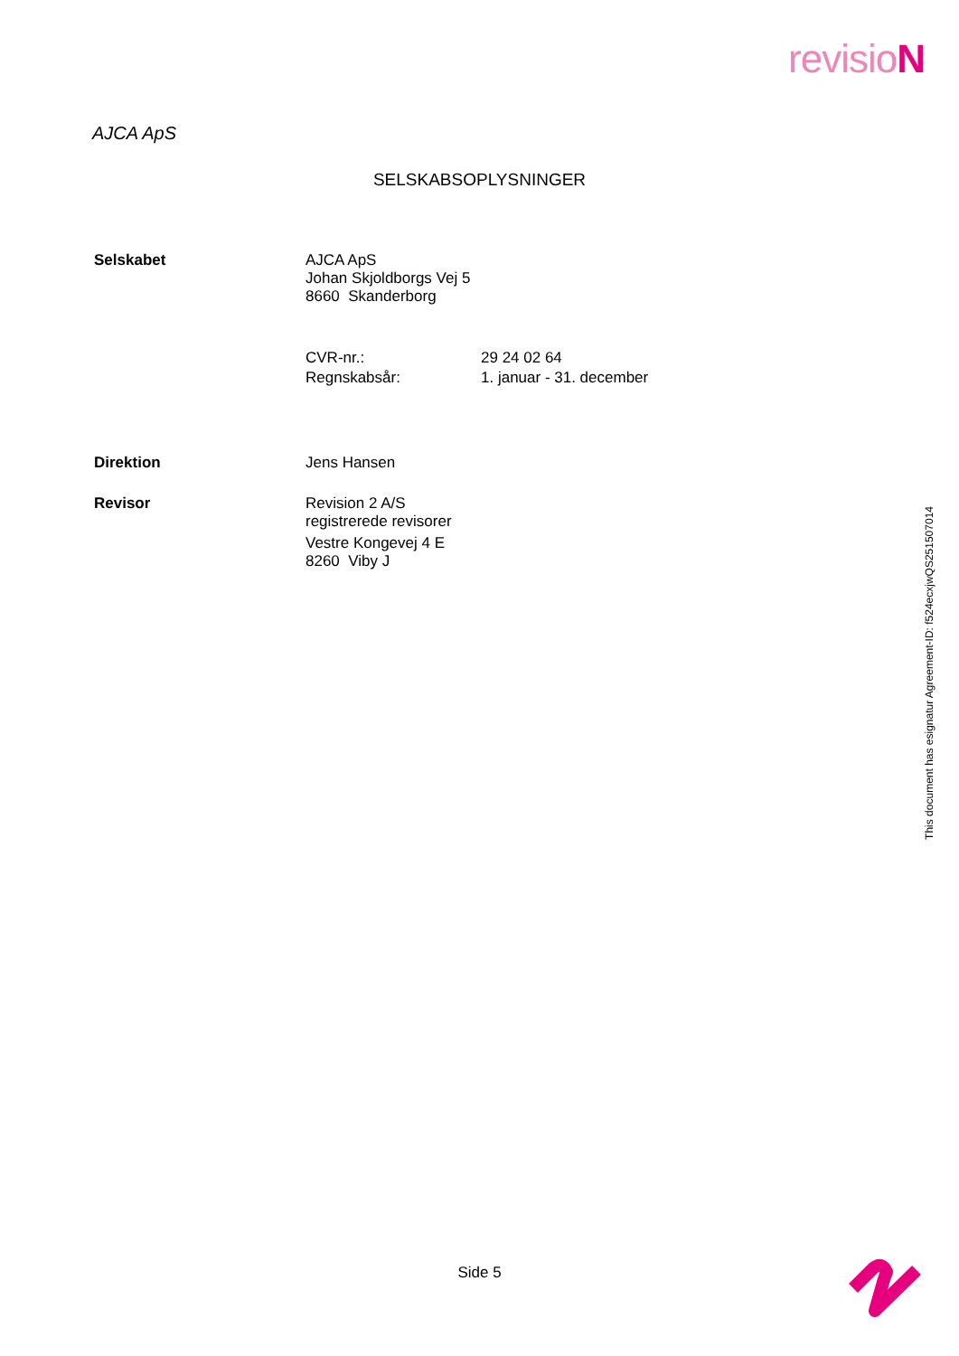revisioN
AJCA ApS
SELSKABSOPLYSNINGER
Selskabet AJCA ApS
Johan Skjoldborgs Vej 5
8660 Skanderborg
| CVR-nr.: | 29 24 02 64 |
| Regnskabsår: | 1. januar - 31. december |
Direktion Jens Hansen
Revisor Revision 2 A/S
registrerede revisorer
Vestre Kongevej 4 E
8260 Viby J
This document has esignatur Agreement-ID: f524ecxjwQS251507014
Side 5